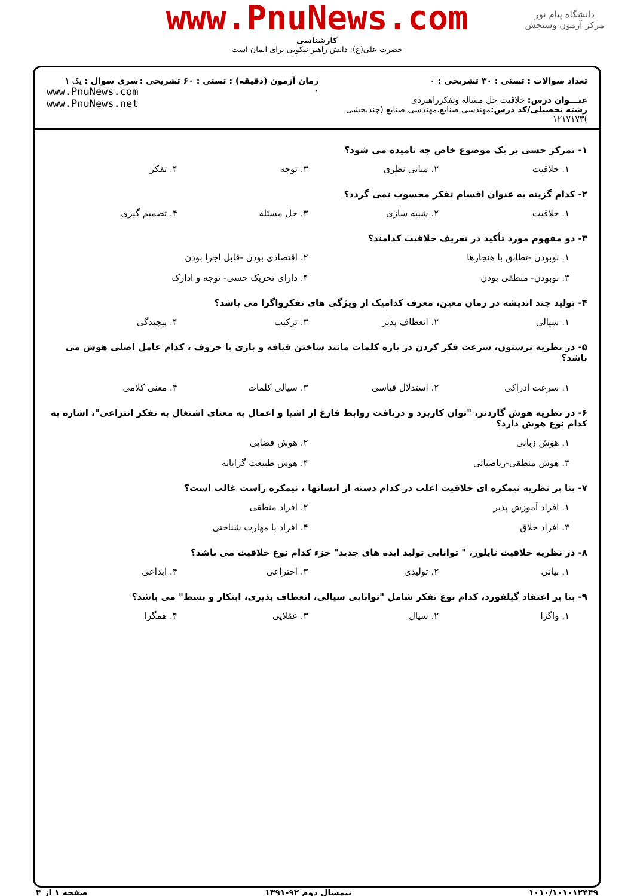دانشگاه پیام نور
مرکز آزمون وسنجش
www.PnuNews.com
کارشناسی
حضرت علی(ع): دانش راهبر نیکویی برای ایمان است
تعداد سوالات : تستی : ۳۰ تشریحی : ۰
عنـــوان درس: خلاقیت حل مساله وتفکرراهبردی
رشته تحصیلی/کد درس: مهندسی صنایع،مهندسی صنایع (چندبخشی )۱۲۱۷۱۷۳
زمان آزمون (دقیقه) : تستی : ۶۰ تشریحی : ۰
سری سوال : یک ۱
www.PnuNews.com
www.PnuNews.net
۱- تمرکز حسی بر یک موضوع خاص چه نامیده می شود؟
۱. خلاقیت ۲. مبانی نظری ۳. توجه ۴. تفکر
۲- کدام گزینه به عنوان اقسام تفکر محسوب نمی گردد؟
۱. خلاقیت ۲. شبیه سازی ۳. حل مسئله ۴. تصمیم گیری
۳- دو مفهوم مورد تأکید در تعریف خلاقیت کدامند؟
۱. نوبودن -تطابق با هنجارها ۲. اقتصادی بودن -قابل اجرا بودن ۳. نوبودن- منطقی بودن ۴. دارای تحریک حسی- توجه و ادارک
۴- تولید چند اندیشه در زمان معین، معرف کدامیک از ویژگی های تفکرواگرا می باشد؟
۱. سیالی ۲. انعطاف پذیر ۳. ترکیب ۴. پیچیدگی
۵- در نظریه ترستون، سرعت فکر کردن در باره کلمات مانند ساختن قیافه و بازی با حروف ، کدام عامل اصلی هوش می باشد؟
۱. سرعت ادراکی ۲. استدلال قیاسی ۳. سیالی کلمات ۴. معنی کلامی
۶- در نظریه هوش گاردنر، "توان کاربرد و دریافت روابط فارغ از اشیا و اعمال به معنای اشتغال به تفکر انتزاعی"، اشاره به کدام نوع هوش دارد؟
۱. هوش زبانی ۲. هوش فضایی ۳. هوش منطقی-ریاضیاتی ۴. هوش طبیعت گرایانه
۷- بنا بر نظریه نیمکره ای خلاقیت اغلب در کدام دسته از انسانها ، نیمکره راست غالب است؟
۱. افراد آموزش پذیر ۲. افراد منطقی ۳. افراد خلاق ۴. افراد با مهارت شناختی
۸- در نظریه خلاقیت تایلور، " توانایی تولید ایده های جدید" جزء کدام نوع خلاقیت می باشد؟
۱. بیانی ۲. تولیدی ۳. اختراعی ۴. ابداعی
۹- بنا بر اعتقاد گیلفورد، کدام نوع تفکر شامل "توانایی سیالی، انعطاف پذیری، ابتکار و بسط" می باشد؟
۱. واگرا ۲. سیال ۳. عقلایی ۴. همگرا
۱۰۱۰/۱۰۱۰۱۲۴۴۹ نیمسال دوم ۹۲-۱۳۹۱ صفحه ۱ از ۴